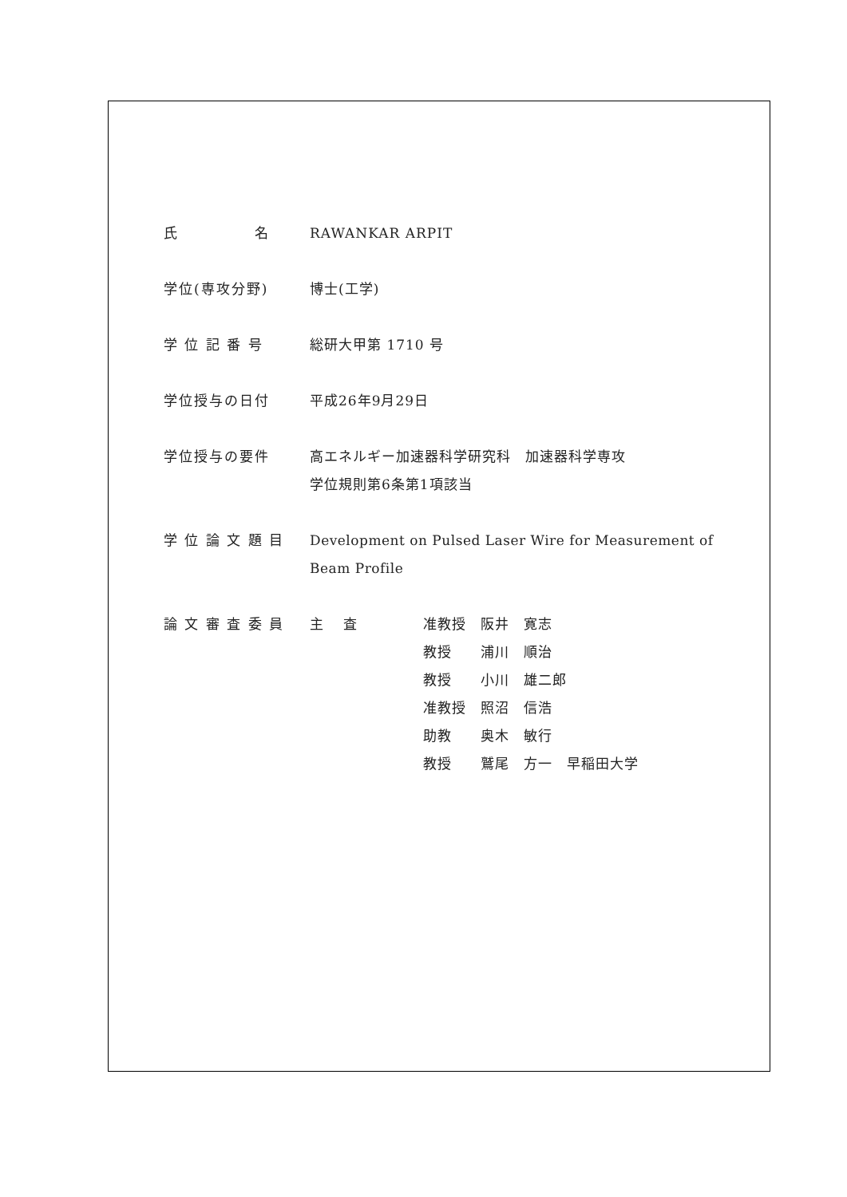氏　　　　　名 RAWANKAR ARPIT
学位(専攻分野) 博士(工学)
学 位 記 番 号 総研大甲第 1710 号
学位授与の日付 平成26年9月29日
学位授与の要件 高エネルギー加速器科学研究科　加速器科学専攻
学位規則第6条第1項該当
学 位 論 文 題 目 Development on Pulsed Laser Wire for Measurement of Beam Profile
論 文 審 査 委 員 主　 査 准教授　阪井　寛志
教授　　浦川　順治
教授　　小川　雄二郎
准教授　照沼　信浩
助教　　奥木　敏行
教授　　鷲尾　方一　早稲田大学